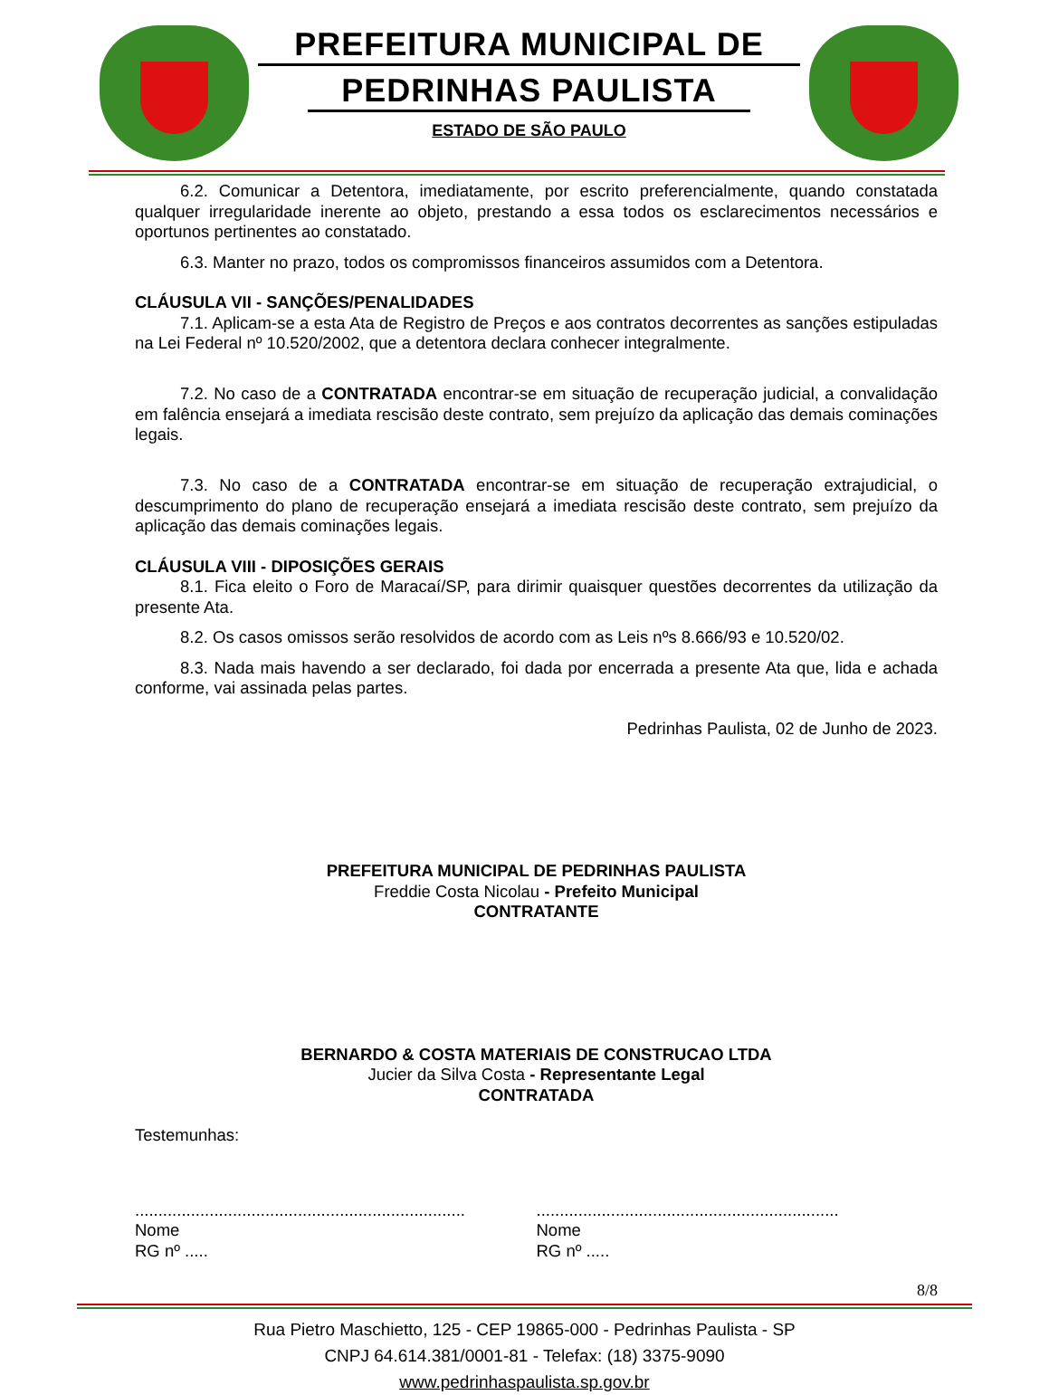PREFEITURA MUNICIPAL DE
PEDRINHAS PAULISTA
ESTADO DE SÃO PAULO
6.2. Comunicar a Detentora, imediatamente, por escrito preferencialmente, quando constatada qualquer irregularidade inerente ao objeto, prestando a essa todos os esclarecimentos necessários e oportunos pertinentes ao constatado.
6.3. Manter no prazo, todos os compromissos financeiros assumidos com a Detentora.
CLÁUSULA VII - SANÇÕES/PENALIDADES
7.1. Aplicam-se a esta Ata de Registro de Preços e aos contratos decorrentes as sanções estipuladas na Lei Federal nº 10.520/2002, que a detentora declara conhecer integralmente.
7.2. No caso de a CONTRATADA encontrar-se em situação de recuperação judicial, a convalidação em falência ensejará a imediata rescisão deste contrato, sem prejuízo da aplicação das demais cominações legais.
7.3. No caso de a CONTRATADA encontrar-se em situação de recuperação extrajudicial, o descumprimento do plano de recuperação ensejará a imediata rescisão deste contrato, sem prejuízo da aplicação das demais cominações legais.
CLÁUSULA VIII - DIPOSIÇÕES GERAIS
8.1. Fica eleito o Foro de Maracaí/SP, para dirimir quaisquer questões decorrentes da utilização da presente Ata.
8.2. Os casos omissos serão resolvidos de acordo com as Leis nºs 8.666/93 e 10.520/02.
8.3. Nada mais havendo a ser declarado, foi dada por encerrada a presente Ata que, lida e achada conforme, vai assinada pelas partes.
Pedrinhas Paulista, 02 de Junho de 2023.
PREFEITURA MUNICIPAL DE PEDRINHAS PAULISTA
Freddie Costa Nicolau - Prefeito Municipal
CONTRATANTE
BERNARDO & COSTA MATERIAIS DE CONSTRUCAO LTDA
Jucier da Silva Costa - Representante Legal
CONTRATADA
Testemunhas:
.......................................................................
Nome
RG nº .....
.................................................................
Nome
RG nº .....
8/8
Rua Pietro Maschietto, 125 - CEP 19865-000 - Pedrinhas Paulista - SP
CNPJ 64.614.381/0001-81 - Telefax: (18) 3375-9090
www.pedrinhaspaulista.sp.gov.br